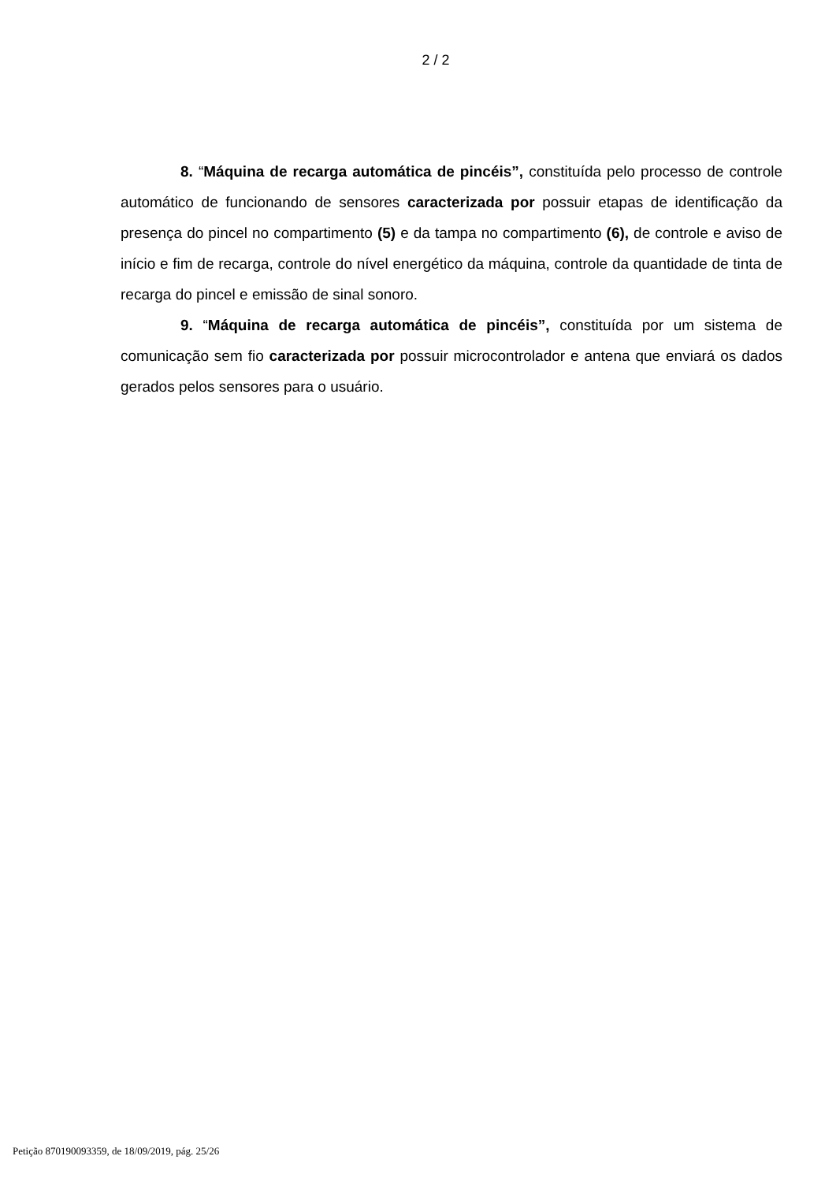2 / 2
8. “Máquina de recarga automática de pincéis”, constituída pelo processo de controle automático de funcionando de sensores caracterizada por possuir etapas de identificação da presença do pincel no compartimento (5) e da tampa no compartimento (6), de controle e aviso de início e fim de recarga, controle do nível energético da máquina, controle da quantidade de tinta de recarga do pincel e emissão de sinal sonoro.
9. “Máquina de recarga automática de pincéis”, constituída por um sistema de comunicação sem fio caracterizada por possuir microcontrolador e antena que enviará os dados gerados pelos sensores para o usuário.
Petição 870190093359, de 18/09/2019, pág. 25/26